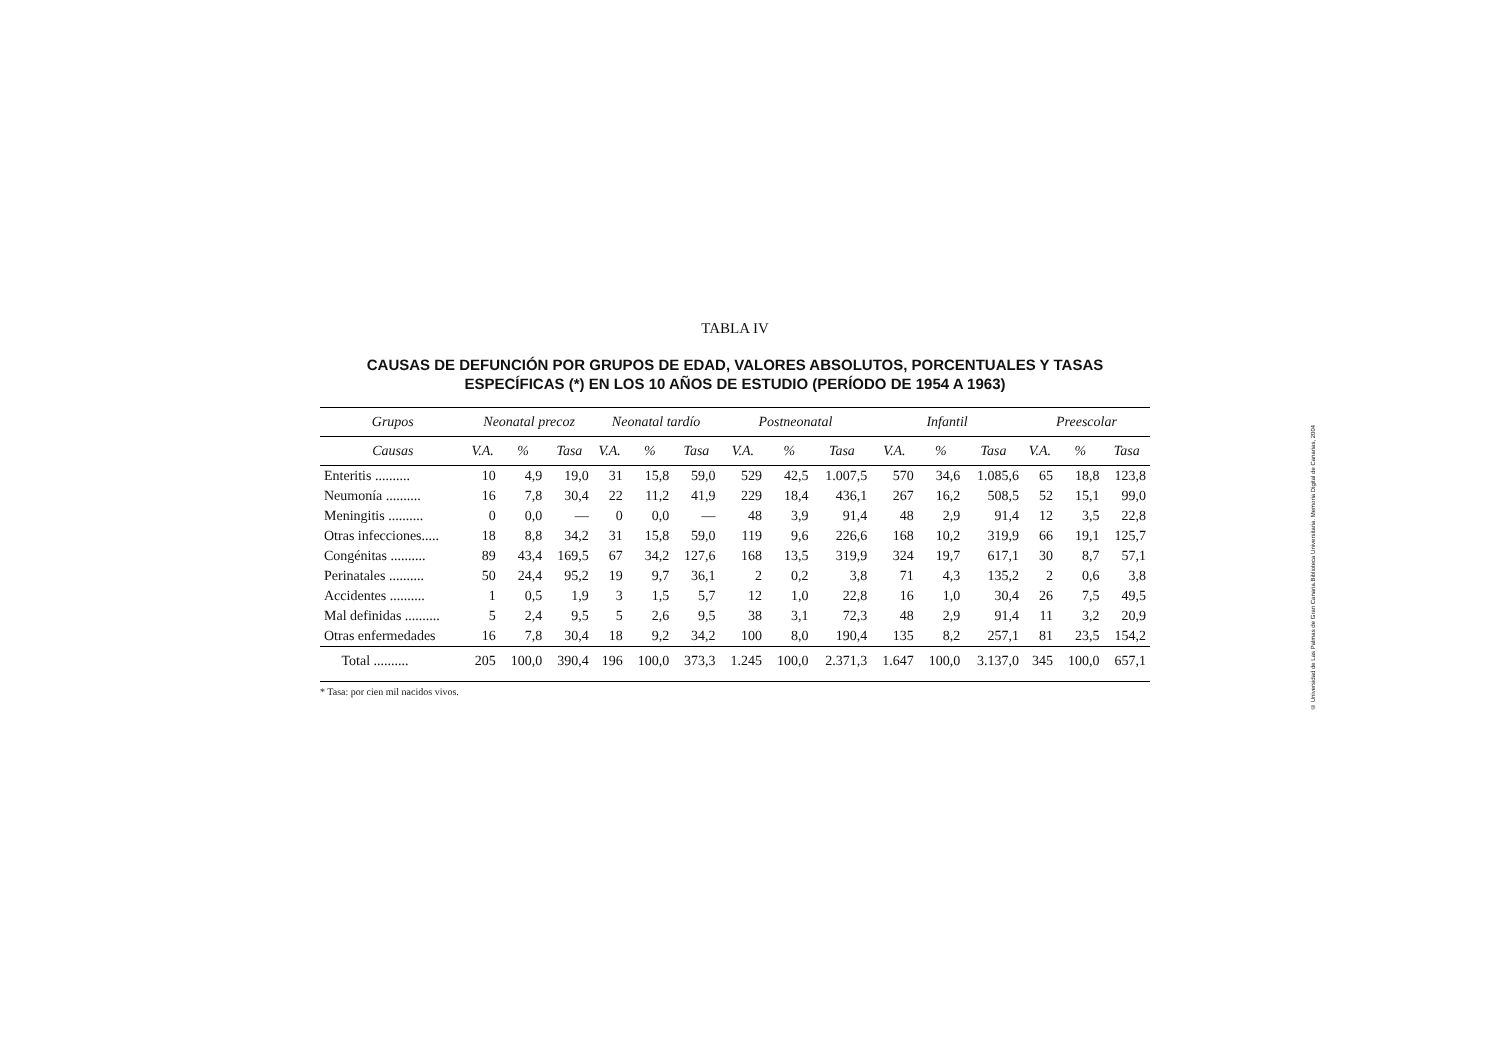TABLA IV
CAUSAS DE DEFUNCIÓN POR GRUPOS DE EDAD, VALORES ABSOLUTOS, PORCENTUALES Y TASAS ESPECÍFICAS (*) EN LOS 10 AÑOS DE ESTUDIO (PERÍODO DE 1954 A 1963)
| Grupos | Neonatal precoz | | | Neonatal tardío | | | Postneonatal | | | Infantil | | | Preescolar | | |
| --- | --- | --- | --- | --- | --- | --- | --- | --- | --- | --- | --- | --- | --- | --- | --- |
| Causas | V.A. | % | Tasa | V.A. | % | Tasa | V.A. | % | Tasa | V.A. | % | Tasa | V.A. | % | Tasa |
| Enteritis .......... | 10 | 4,9 | 19,0 | 31 | 15,8 | 59,0 | 529 | 42,5 | 1.007,5 | 570 | 34,6 | 1.085,6 | 65 | 18,8 | 123,8 |
| Neumonía .......... | 16 | 7,8 | 30,4 | 22 | 11,2 | 41,9 | 229 | 18,4 | 436,1 | 267 | 16,2 | 508,5 | 52 | 15,1 | 99,0 |
| Meningitis .......... | 0 | 0,0 | — | 0 | 0,0 | — | 48 | 3,9 | 91,4 | 48 | 2,9 | 91,4 | 12 | 3,5 | 22,8 |
| Otras infecciones..... | 18 | 8,8 | 34,2 | 31 | 15,8 | 59,0 | 119 | 9,6 | 226,6 | 168 | 10,2 | 319,9 | 66 | 19,1 | 125,7 |
| Congénitas .......... | 89 | 43,4 | 169,5 | 67 | 34,2 | 127,6 | 168 | 13,5 | 319,9 | 324 | 19,7 | 617,1 | 30 | 8,7 | 57,1 |
| Perinatales .......... | 50 | 24,4 | 95,2 | 19 | 9,7 | 36,1 | 2 | 0,2 | 3,8 | 71 | 4,3 | 135,2 | 2 | 0,6 | 3,8 |
| Accidentes .......... | 1 | 0,5 | 1,9 | 3 | 1,5 | 5,7 | 12 | 1,0 | 22,8 | 16 | 1,0 | 30,4 | 26 | 7,5 | 49,5 |
| Mal definidas .......... | 5 | 2,4 | 9,5 | 5 | 2,6 | 9,5 | 38 | 3,1 | 72,3 | 48 | 2,9 | 91,4 | 11 | 3,2 | 20,9 |
| Otras enfermedades | 16 | 7,8 | 30,4 | 18 | 9,2 | 34,2 | 100 | 8,0 | 190,4 | 135 | 8,2 | 257,1 | 81 | 23,5 | 154,2 |
| Total .......... | 205 | 100,0 | 390,4 | 196 | 100,0 | 373,3 | 1.245 | 100,0 | 2.371,3 | 1.647 | 100,0 | 3.137,0 | 345 | 100,0 | 657,1 |
* Tasa: por cien mil nacidos vivos.
© Universidad de Las Palmas de Gran Canaria.Biblioteca Universitaria. Memoria Digital de Canarias, 2004